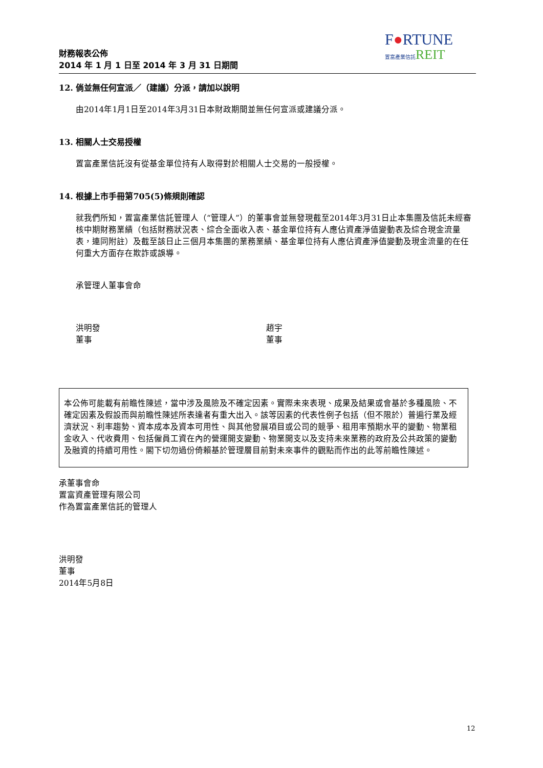財務報表公佈
2014 年 1 月 1 日至 2014 年 3 月 31 日期間
F●RTUNE
置富產業信託 REIT
12. 倘並無任何宣派／（建議）分派，請加以說明
由2014年1月1日至2014年3月31日本財政期間並無任何宣派或建議分派。
13. 相關人士交易授權
置富產業信託沒有從基金單位持有人取得對於相關人士交易的一般授權。
14. 根據上市手冊第705(5)條規則確認
就我們所知，置富產業信託管理人（“管理人”）的董事會並無發現截至2014年3月31日止本集團及信託未經審核中期財務業績（包括財務狀況表、綜合全面收入表、基金單位持有人應佔資產淨值變動表及綜合現金流量表，連同附註）及截至該日止三個月本集團的業務業績、基金單位持有人應佔資產淨值變動及現金流量的在任何重大方面存在欺詐或誤導。
承管理人董事會命
洪明發
董事
趙宇
董事
本公佈可能載有前瞻性陳述，當中涉及風險及不確定因素。實際未來表現、成果及結果或會基於多種風險、不確定因素及假設而與前瞻性陳述所表達者有重大出入。該等因素的代表性例子包括（但不限於）普遍行業及經濟狀況、利率趨勢、資本成本及資本可用性、與其他發展項目或公司的競爭、租用率預期水平的變動、物業租金收入、代收費用、包括僱員工資在內的營運開支變動、物業開支以及支持未來業務的政府及公共政策的變動及融資的持續可用性。閣下切勿過份倚賴基於管理層目前對未來事件的觀點而作出的此等前瞻性陳述。
承董事會命
置富資產管理有限公司
作為置富產業信託的管理人
洪明發
董事
2014年5月8日
12